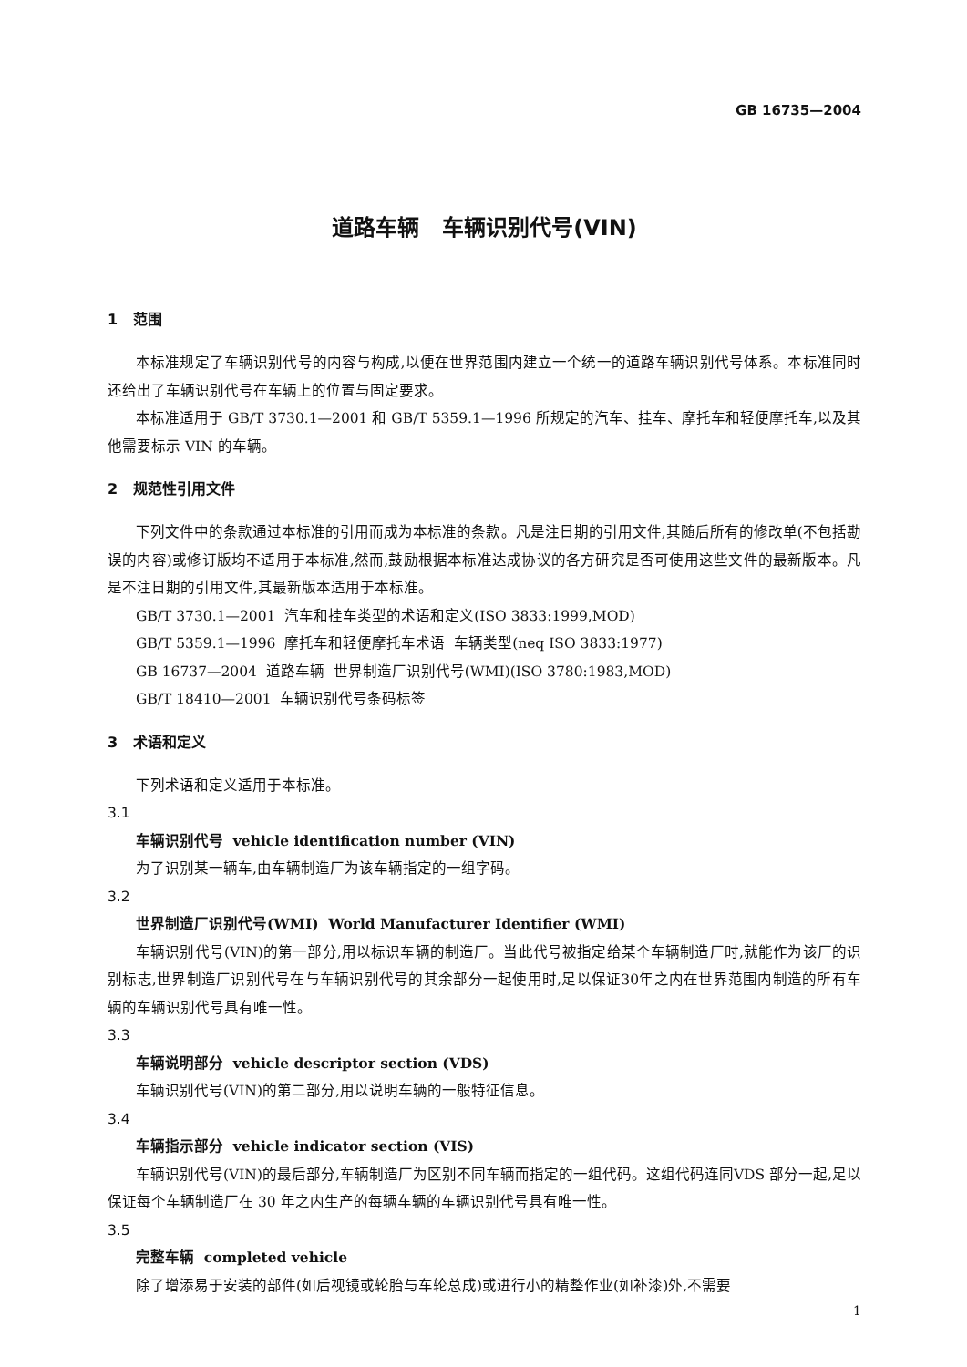GB 16735—2004
道路车辆 车辆识别代号(VIN)
1 范围
本标准规定了车辆识别代号的内容与构成,以便在世界范围内建立一个统一的道路车辆识别代号体系。本标准同时还给出了车辆识别代号在车辆上的位置与固定要求。
本标准适用于 GB/T 3730.1—2001 和 GB/T 5359.1—1996 所规定的汽车、挂车、摩托车和轻便摩托车,以及其他需要标示 VIN 的车辆。
2 规范性引用文件
下列文件中的条款通过本标准的引用而成为本标准的条款。凡是注日期的引用文件,其随后所有的修改单(不包括勘误的内容)或修订版均不适用于本标准,然而,鼓励根据本标准达成协议的各方研究是否可使用这些文件的最新版本。凡是不注日期的引用文件,其最新版本适用于本标准。
GB/T 3730.1—2001 汽车和挂车类型的术语和定义(ISO 3833:1999,MOD)
GB/T 5359.1—1996 摩托车和轻便摩托车术语 车辆类型(neq ISO 3833:1977)
GB 16737—2004 道路车辆 世界制造厂识别代号(WMI)(ISO 3780:1983,MOD)
GB/T 18410—2001 车辆识别代号条码标签
3 术语和定义
下列术语和定义适用于本标准。
3.1
车辆识别代号 vehicle identification number (VIN)
为了识别某一辆车,由车辆制造厂为该车辆指定的一组字码。
3.2
世界制造厂识别代号(WMI) World Manufacturer Identifier (WMI)
车辆识别代号(VIN)的第一部分,用以标识车辆的制造厂。当此代号被指定给某个车辆制造厂时,就能作为该厂的识别标志,世界制造厂识别代号在与车辆识别代号的其余部分一起使用时,足以保证30年之内在世界范围内制造的所有车辆的车辆识别代号具有唯一性。
3.3
车辆说明部分 vehicle descriptor section (VDS)
车辆识别代号(VIN)的第二部分,用以说明车辆的一般特征信息。
3.4
车辆指示部分 vehicle indicator section (VIS)
车辆识别代号(VIN)的最后部分,车辆制造厂为区别不同车辆而指定的一组代码。这组代码连同VDS 部分一起,足以保证每个车辆制造厂在 30 年之内生产的每辆车辆的车辆识别代号具有唯一性。
3.5
完整车辆 completed vehicle
除了增添易于安装的部件(如后视镜或轮胎与车轮总成)或进行小的精整作业(如补漆)外,不需要
1